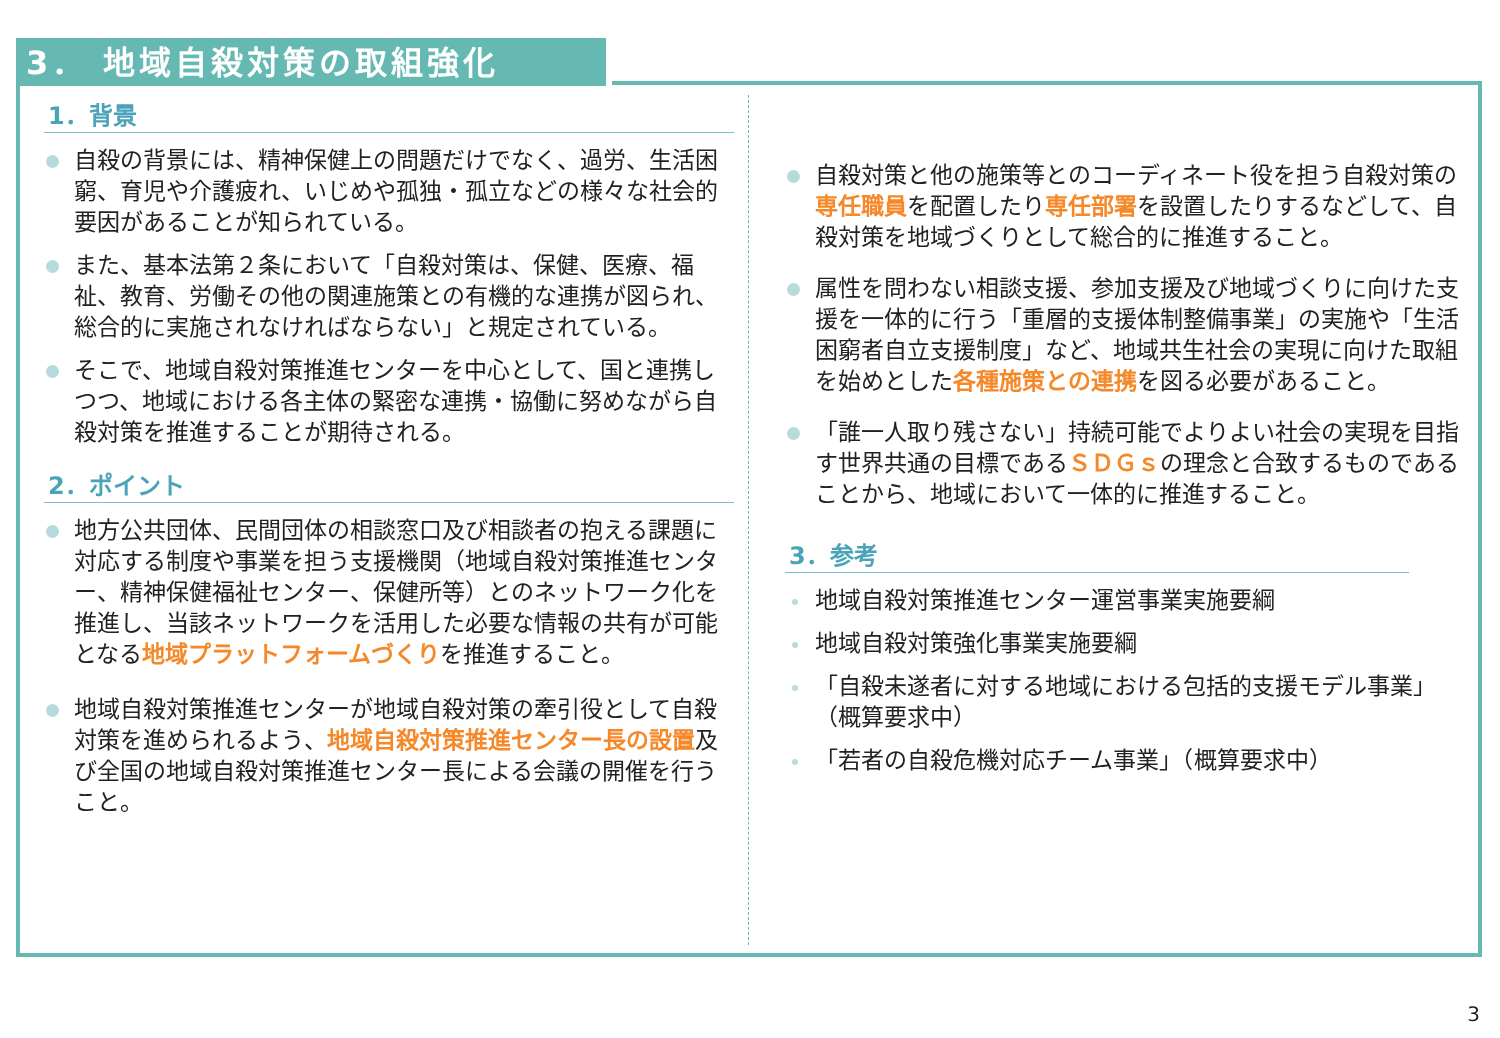3． 地域自殺対策の取組強化
1．背景
自殺の背景には、精神保健上の問題だけでなく、過労、生活困窮、育児や介護疲れ、いじめや孤独・孤立などの様々な社会的要因があることが知られている。
また、基本法第２条において「自殺対策は、保健、医療、福祉、教育、労働その他の関連施策との有機的な連携が図られ、総合的に実施されなければならない」と規定されている。
そこで、地域自殺対策推進センターを中心として、国と連携しつつ、地域における各主体の緊密な連携・協働に努めながら自殺対策を推進することが期待される。
2．ポイント
地方公共団体、民間団体の相談窓口及び相談者の抱える課題に対応する制度や事業を担う支援機関（地域自殺対策推進センター、精神保健福祉センター、保健所等）とのネットワーク化を推進し、当該ネットワークを活用した必要な情報の共有が可能となる地域プラットフォームづくりを推進すること。
地域自殺対策推進センターが地域自殺対策の牽引役として自殺対策を進められるよう、地域自殺対策推進センター長の設置及び全国の地域自殺対策推進センター長による会議の開催を行うこと。
自殺対策と他の施策等とのコーディネート役を担う自殺対策の専任職員を配置したり専任部署を設置したりするなどして、自殺対策を地域づくりとして総合的に推進すること。
属性を問わない相談支援、参加支援及び地域づくりに向けた支援を一体的に行う「重層的支援体制整備事業」の実施や「生活困窮者自立支援制度」など、地域共生社会の実現に向けた取組を始めとした各種施策との連携を図る必要があること。
「誰一人取り残さない」持続可能でよりよい社会の実現を目指す世界共通の目標であるＳＤＧｓの理念と合致するものであることから、地域において一体的に推進すること。
3．参考
地域自殺対策推進センター運営事業実施要綱
地域自殺対策強化事業実施要綱
「自殺未遂者に対する地域における包括的支援モデル事業」（概算要求中）
「若者の自殺危機対応チーム事業」（概算要求中）
3